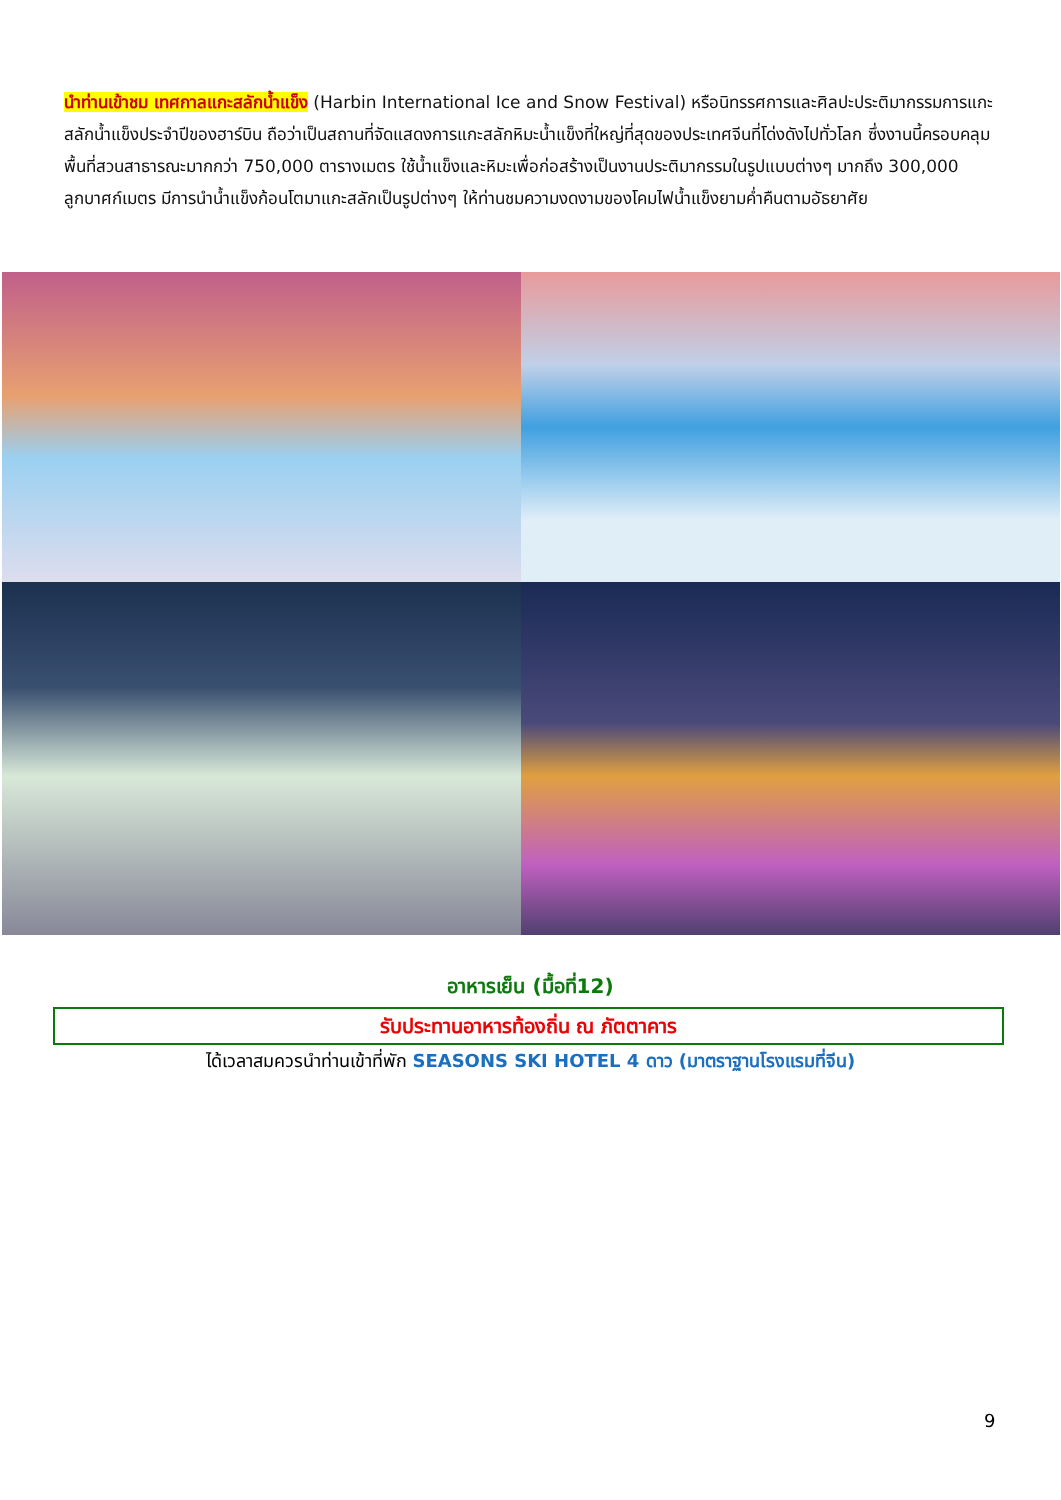นำท่านเข้าชม เทศกาลแกะสลักน้ำแข็ง (Harbin International Ice and Snow Festival) หรือนิทรรศการและศิลปะประติมากรรมการแกะสลักน้ำแข็งประจำปีของฮาร์บิน ถือว่าเป็นสถานที่จัดแสดงการแกะสลักหิมะน้ำแข็งที่ใหญ่ที่สุดของประเทศจีนที่โด่งดังไปทั่วโลก ซึ่งงานนี้ครอบคลุมพื้นที่สวนสาธารณะมากกว่า 750,000 ตารางเมตร ใช้น้ำแข็งและหิมะเพื่อก่อสร้างเป็นงานประติมากรรมในรูปแบบต่างๆ มากถึง 300,000 ลูกบาศก์เมตร มีการนำน้ำแข็งก้อนโตมาแกะสลักเป็นรูปต่างๆ ให้ท่านชมความงดงามของโคมไฟน้ำแข็งยามค่ำคืนตามอัธยาศัย
อาหารเย็น (มื้อที่12)
รับประทานอาหารท้องถิ่น ณ ภัตตาคาร
ได้เวลาสมควรนำท่านเข้าที่พัก SEASONS SKI HOTEL 4 ดาว (มาตราฐานโรงแรมที่จีน)
9